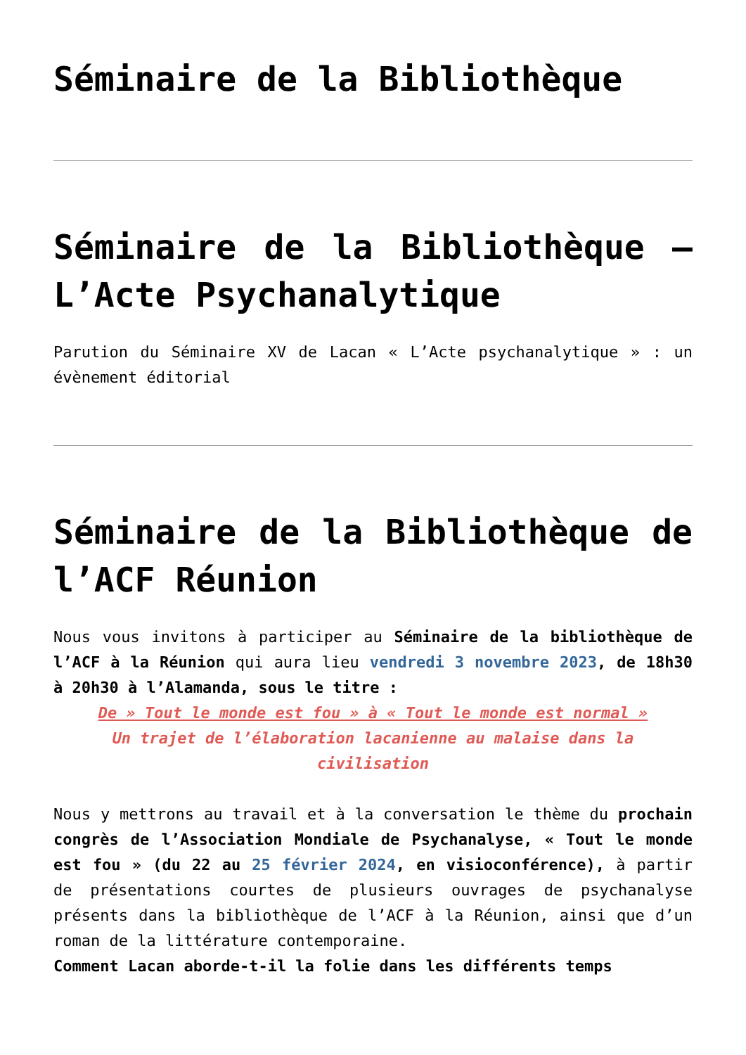Séminaire de la Bibliothèque
Séminaire de la Bibliothèque – L’Acte Psychanalytique
Parution du Séminaire XV de Lacan « L’Acte psychanalytique » : un évènement éditorial
Séminaire de la Bibliothèque de l’ACF Réunion
Nous vous invitons à participer au Séminaire de la bibliothèque de l’ACF à la Réunion qui aura lieu vendredi 3 novembre 2023, de 18h30 à 20h30 à l’Alamanda, sous le titre :
De » Tout le monde est fou » à « Tout le monde est normal »
Un trajet de l’élaboration lacanienne au malaise dans la civilisation
Nous y mettrons au travail et à la conversation le thème du prochain congrès de l’Association Mondiale de Psychanalyse, « Tout le monde est fou » (du 22 au 25 février 2024, en visioconférence), à partir de présentations courtes de plusieurs ouvrages de psychanalyse présents dans la bibliothèque de l’ACF à la Réunion, ainsi que d’un roman de la littérature contemporaine.
Comment Lacan aborde-t-il la folie dans les différents temps